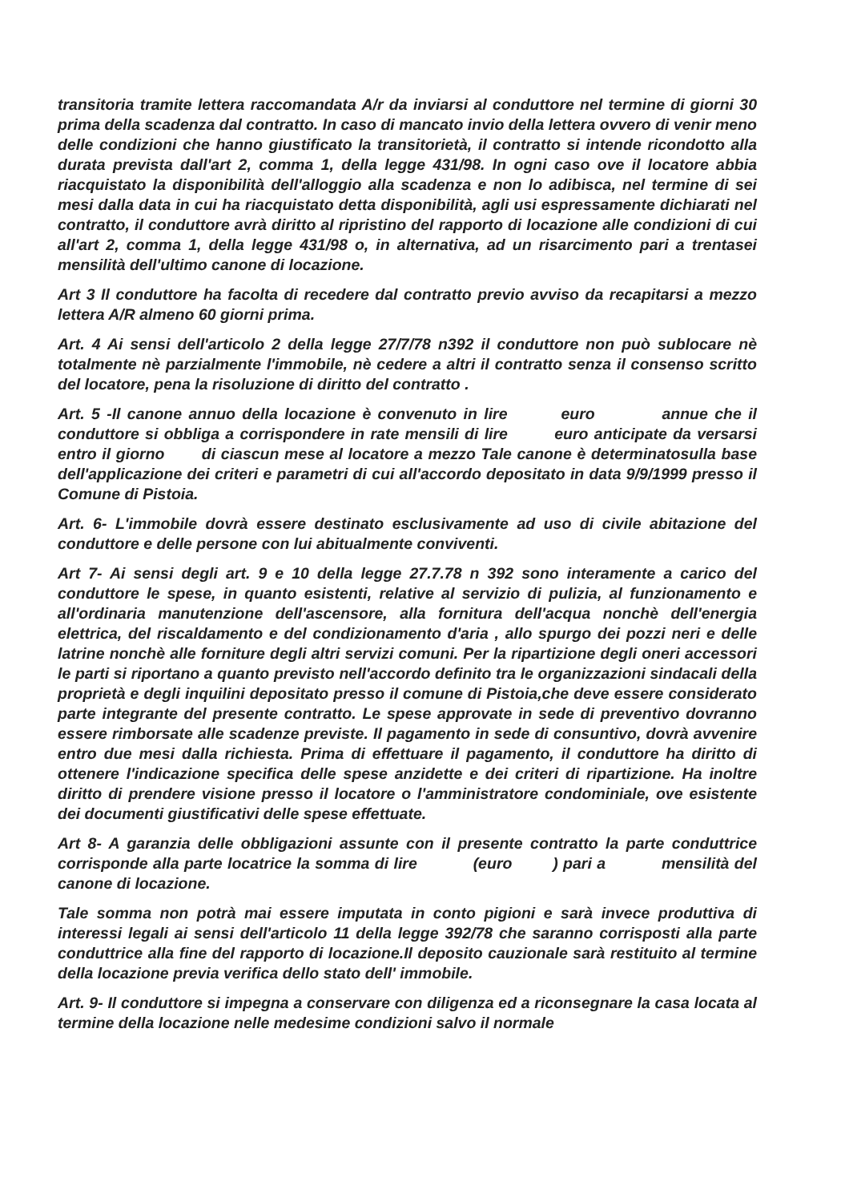transitoria tramite lettera raccomandata A/r da inviarsi al conduttore nel termine di giorni 30 prima della scadenza dal contratto. In caso di mancato invio della lettera ovvero di venir meno delle condizioni che hanno giustificato la transitorietà, il contratto si intende ricondotto alla durata prevista dall'art 2, comma 1, della legge 431/98. In ogni caso ove il locatore abbia riacquistato la disponibilità dell'alloggio alla scadenza e non lo adibisca, nel termine di sei mesi dalla data in cui ha riacquistato detta disponibilità, agli usi espressamente dichiarati nel contratto, il conduttore avrà diritto al ripristino del rapporto di locazione alle condizioni di cui all'art 2, comma 1, della legge 431/98 o, in alternativa, ad un risarcimento pari a trentasei mensilità dell'ultimo canone di locazione.
Art 3 Il conduttore ha facolta di recedere dal contratto previo avviso da recapitarsi a mezzo lettera A/R almeno 60 giorni prima.
Art. 4 Ai sensi dell'articolo 2 della legge 27/7/78 n392 il conduttore non può sublocare nè totalmente nè parzialmente l'immobile, nè cedere a altri il contratto senza il consenso scritto del locatore, pena la risoluzione di diritto del contratto .
Art. 5 -Il canone annuo della locazione è convenuto in lire euro annue che il conduttore si obbliga a corrispondere in rate mensili di lire euro anticipate da versarsi entro il giorno di ciascun mese al locatore a mezzo Tale canone è determinatosulla base dell'applicazione dei criteri e parametri di cui all'accordo depositato in data 9/9/1999 presso il Comune di Pistoia.
Art. 6- L'immobile dovrà essere destinato esclusivamente ad uso di civile abitazione del conduttore e delle persone con lui abitualmente conviventi.
Art 7- Ai sensi degli art. 9 e 10 della legge 27.7.78 n 392 sono interamente a carico del conduttore le spese, in quanto esistenti, relative al servizio di pulizia, al funzionamento e all'ordinaria manutenzione dell'ascensore, alla fornitura dell'acqua nonchè dell'energia elettrica, del riscaldamento e del condizionamento d'aria , allo spurgo dei pozzi neri e delle latrine nonchè alle forniture degli altri servizi comuni. Per la ripartizione degli oneri accessori le parti si riportano a quanto previsto nell'accordo definito tra le organizzazioni sindacali della proprietà e degli inquilini depositato presso il comune di Pistoia,che deve essere considerato parte integrante del presente contratto. Le spese approvate in sede di preventivo dovranno essere rimborsate alle scadenze previste. Il pagamento in sede di consuntivo, dovrà avvenire entro due mesi dalla richiesta. Prima di effettuare il pagamento, il conduttore ha diritto di ottenere l'indicazione specifica delle spese anzidette e dei criteri di ripartizione. Ha inoltre diritto di prendere visione presso il locatore o l'amministratore condominiale, ove esistente dei documenti giustificativi delle spese effettuate.
Art 8- A garanzia delle obbligazioni assunte con il presente contratto la parte conduttrice corrisponde alla parte locatrice la somma di lire (euro ) pari a mensilità del canone di locazione.
Tale somma non potrà mai essere imputata in conto pigioni e sarà invece produttiva di interessi legali ai sensi dell'articolo 11 della legge 392/78 che saranno corrisposti alla parte conduttrice alla fine del rapporto di locazione.Il deposito cauzionale sarà restituito al termine della locazione previa verifica dello stato dell' immobile.
Art. 9- Il conduttore si impegna a conservare con diligenza ed a riconsegnare la casa locata al termine della locazione nelle medesime condizioni salvo il normale